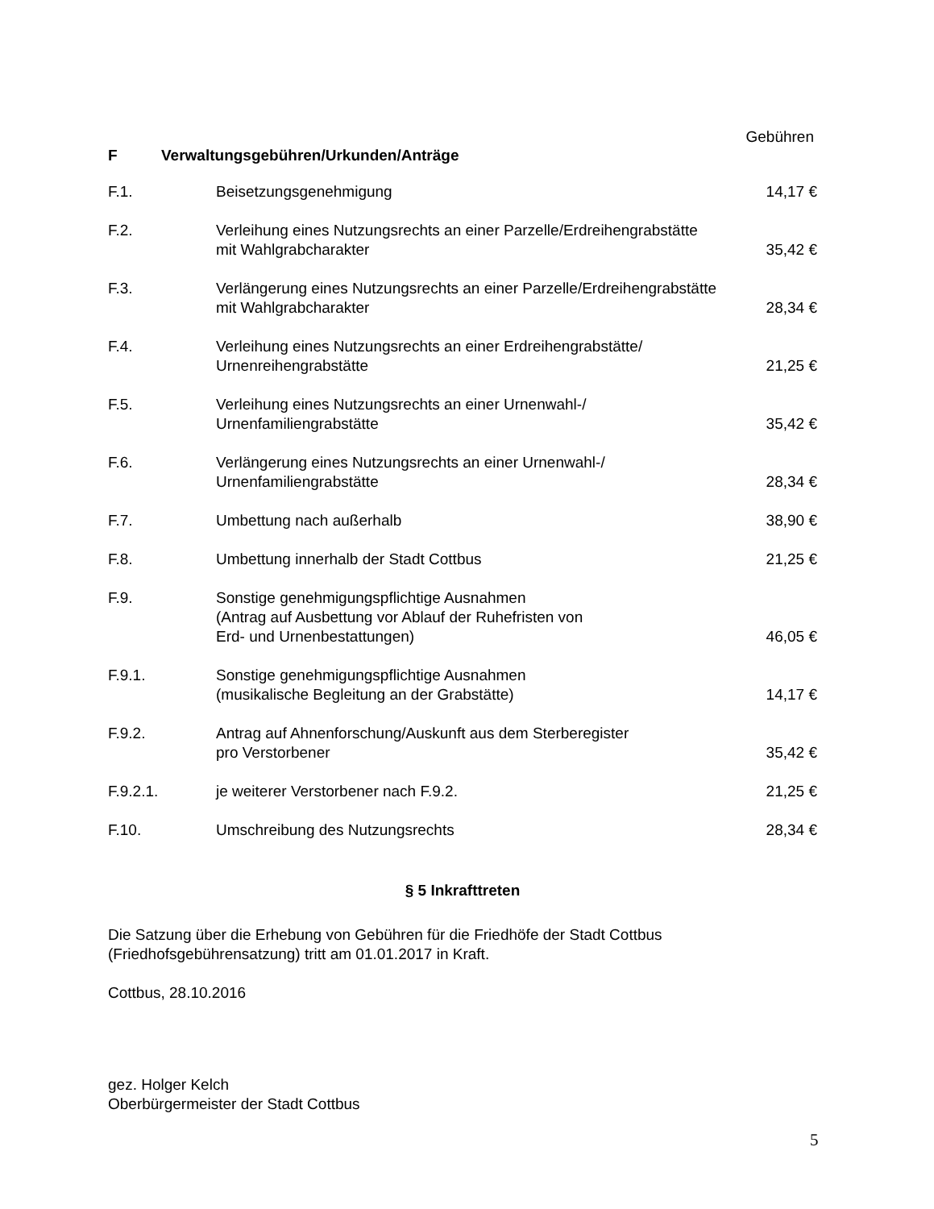Gebühren
F Verwaltungsgebühren/Urkunden/Anträge
| F.1. | Beisetzungsgenehmigung | 14,17 € |
| F.2. | Verleihung eines Nutzungsrechts an einer Parzelle/Erdreihengrabstätte mit Wahlgrabcharakter | 35,42 € |
| F.3. | Verlängerung eines Nutzungsrechts an einer Parzelle/Erdreihengrabstätte mit Wahlgrabcharakter | 28,34 € |
| F.4. | Verleihung eines Nutzungsrechts an einer Erdreihengrabstätte/ Urnenreihengrabstätte | 21,25 € |
| F.5. | Verleihung eines Nutzungsrechts an einer Urnenwahl-/ Urnenfamiliengrabstätte | 35,42 € |
| F.6. | Verlängerung eines Nutzungsrechts an einer Urnenwahl-/ Urnenfamiliengrabstätte | 28,34 € |
| F.7. | Umbettung nach außerhalb | 38,90 € |
| F.8. | Umbettung innerhalb der Stadt Cottbus | 21,25 € |
| F.9. | Sonstige genehmigungspflichtige Ausnahmen (Antrag auf Ausbettung vor Ablauf der Ruhefristen von Erd- und Urnenbestattungen) | 46,05 € |
| F.9.1. | Sonstige genehmigungspflichtige Ausnahmen (musikalische Begleitung an der Grabstätte) | 14,17 € |
| F.9.2. | Antrag auf Ahnenforschung/Auskunft aus dem Sterberegister pro Verstorbener | 35,42 € |
| F.9.2.1. | je weiterer Verstorbener nach F.9.2. | 21,25 € |
| F.10. | Umschreibung des Nutzungsrechts | 28,34 € |
§ 5 Inkrafttreten
Die Satzung über die Erhebung von Gebühren für die Friedhöfe der Stadt Cottbus
(Friedhofsgebührensatzung) tritt am 01.01.2017 in Kraft.
Cottbus, 28.10.2016
gez. Holger Kelch
Oberbürgermeister der Stadt Cottbus
5